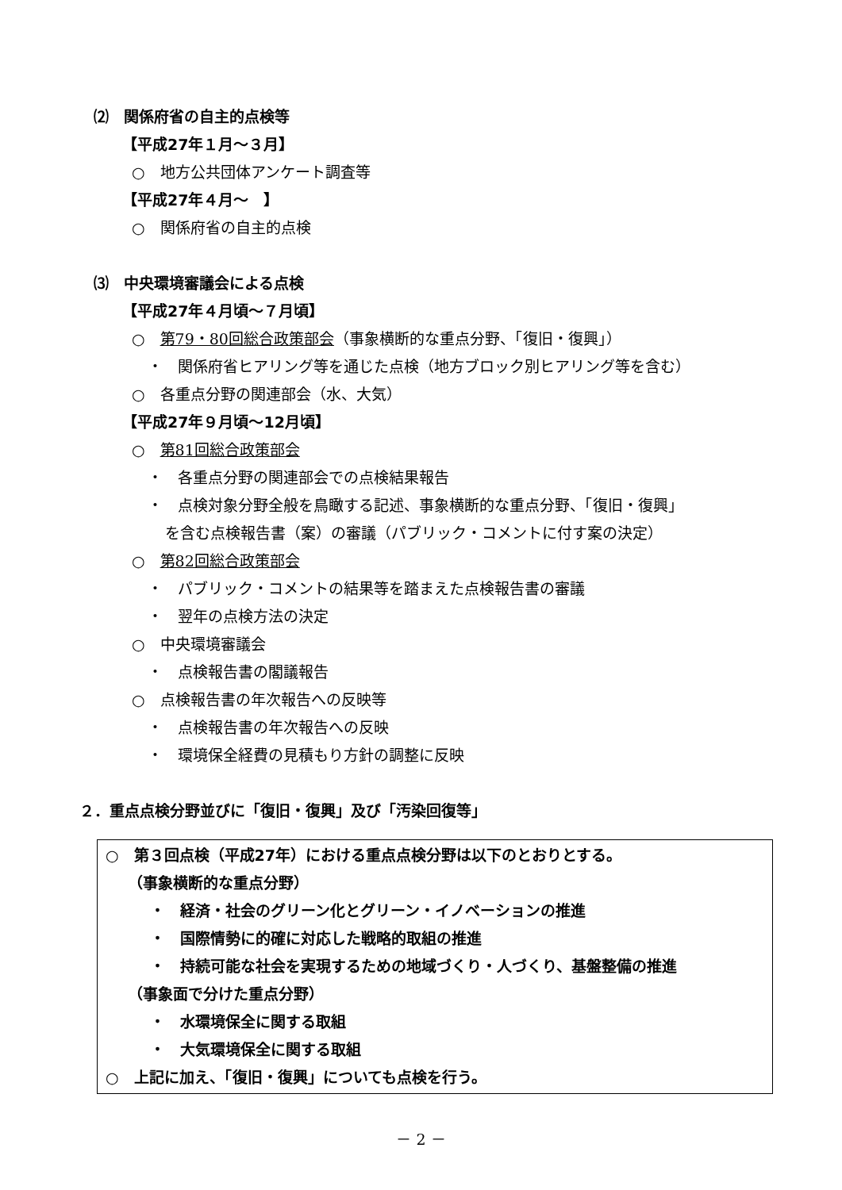⑵　関係府省の自主的点検等
【平成27年１月～３月】
○　地方公共団体アンケート調査等
【平成27年４月～　】
○　関係府省の自主的点検
⑶　中央環境審議会による点検
【平成27年４月頃～７月頃】
○　第79・80回総合政策部会（事象横断的な重点分野、「復旧・復興」）
・　関係府省ヒアリング等を通じた点検（地方ブロック別ヒアリング等を含む）
○　各重点分野の関連部会（水、大気）
【平成27年９月頃～12月頃】
○　第81回総合政策部会
・　各重点分野の関連部会での点検結果報告
・　点検対象分野全般を鳥瞰する記述、事象横断的な重点分野、「復旧・復興」
を含む点検報告書（案）の審議（パブリック・コメントに付す案の決定）
○　第82回総合政策部会
・　パブリック・コメントの結果等を踏まえた点検報告書の審議
・　翌年の点検方法の決定
○　中央環境審議会
・　点検報告書の閣議報告
○　点検報告書の年次報告への反映等
・　点検報告書の年次報告への反映
・　環境保全経費の見積もり方針の調整に反映
２．重点点検分野並びに「復旧・復興」及び「汚染回復等」
○　第３回点検（平成27年）における重点点検分野は以下のとおりとする。
（事象横断的な重点分野）
・　経済・社会のグリーン化とグリーン・イノベーションの推進
・　国際情勢に的確に対応した戦略的取組の推進
・　持続可能な社会を実現するための地域づくり・人づくり、基盤整備の推進
（事象面で分けた重点分野）
・　水環境保全に関する取組
・　大気環境保全に関する取組
○　上記に加え、「復旧・復興」についても点検を行う。
－ 2 －